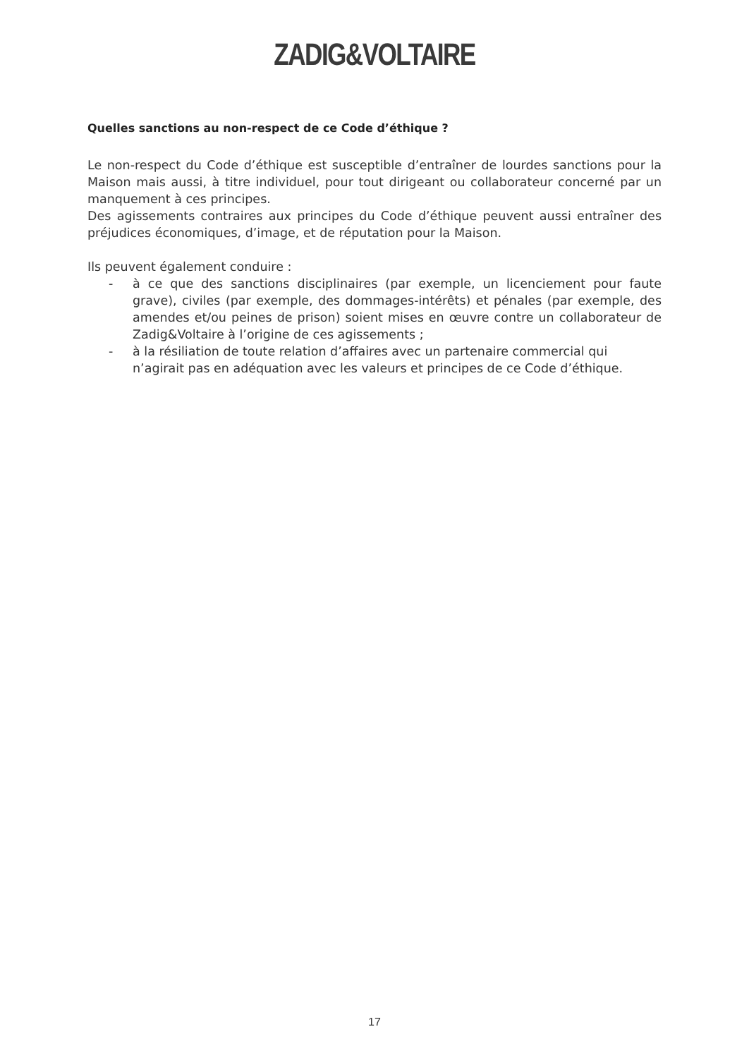ZADIG&VOLTAIRE
Quelles sanctions au non-respect de ce Code d’éthique ?
Le non-respect du Code d’éthique est susceptible d’entraîner de lourdes sanctions pour la Maison mais aussi, à titre individuel, pour tout dirigeant ou collaborateur concerné par un manquement à ces principes.
Des agissements contraires aux principes du Code d’éthique peuvent aussi entraîner des préjudices économiques, d’image, et de réputation pour la Maison.
Ils peuvent également conduire :
- à ce que des sanctions disciplinaires (par exemple, un licenciement pour faute grave), civiles (par exemple, des dommages-intérêts) et pénales (par exemple, des amendes et/ou peines de prison) soient mises en œuvre contre un collaborateur de Zadig&Voltaire à l’origine de ces agissements ;
- à la résiliation de toute relation d’affaires avec un partenaire commercial qui n’agirait pas en adéquation avec les valeurs et principes de ce Code d’éthique.
17